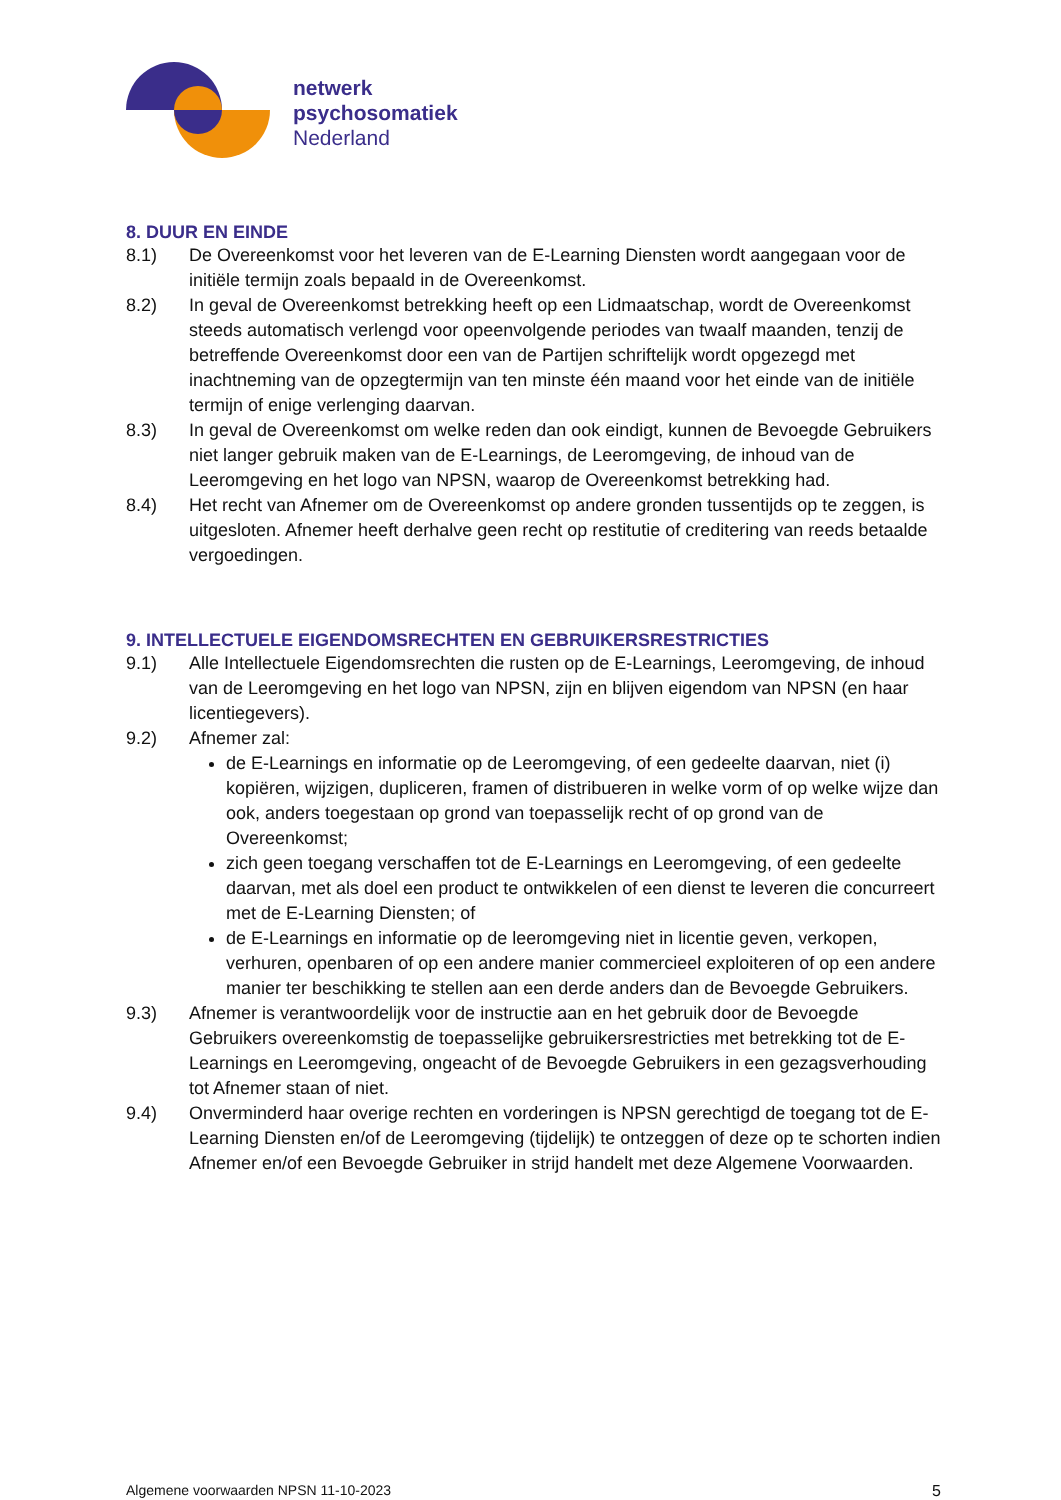netwerk
psychosomatiek
Nederland
8. DUUR EN EINDE
8.1) De Overeenkomst voor het leveren van de E-Learning Diensten wordt aangegaan voor de initiële termijn zoals bepaald in de Overeenkomst.
8.2) In geval de Overeenkomst betrekking heeft op een Lidmaatschap, wordt de Overeenkomst steeds automatisch verlengd voor opeenvolgende periodes van twaalf maanden, tenzij de betreffende Overeenkomst door een van de Partijen schriftelijk wordt opgezegd met inachtneming van de opzegtermijn van ten minste één maand voor het einde van de initiële termijn of enige verlenging daarvan.
8.3) In geval de Overeenkomst om welke reden dan ook eindigt, kunnen de Bevoegde Gebruikers niet langer gebruik maken van de E-Learnings, de Leeromgeving, de inhoud van de Leeromgeving en het logo van NPSN, waarop de Overeenkomst betrekking had.
8.4) Het recht van Afnemer om de Overeenkomst op andere gronden tussentijds op te zeggen, is uitgesloten. Afnemer heeft derhalve geen recht op restitutie of creditering van reeds betaalde vergoedingen.
9. INTELLECTUELE EIGENDOMSRECHTEN EN GEBRUIKERSRESTRICTIES
9.1) Alle Intellectuele Eigendomsrechten die rusten op de E-Learnings, Leeromgeving, de inhoud van de Leeromgeving en het logo van NPSN, zijn en blijven eigendom van NPSN (en haar licentiegevers).
9.2) Afnemer zal:
de E-Learnings en informatie op de Leeromgeving, of een gedeelte daarvan, niet (i) kopiëren, wijzigen, dupliceren, framen of distribueren in welke vorm of op welke wijze dan ook, anders toegestaan op grond van toepasselijk recht of op grond van de Overeenkomst;
zich geen toegang verschaffen tot de E-Learnings en Leeromgeving, of een gedeelte daarvan, met als doel een product te ontwikkelen of een dienst te leveren die concurreert met de E-Learning Diensten; of
de E-Learnings en informatie op de leeromgeving niet in licentie geven, verkopen, verhuren, openbaren of op een andere manier commercieel exploiteren of op een andere manier ter beschikking te stellen aan een derde anders dan de Bevoegde Gebruikers.
9.3) Afnemer is verantwoordelijk voor de instructie aan en het gebruik door de Bevoegde Gebruikers overeenkomstig de toepasselijke gebruikersrestricties met betrekking tot de E-Learnings en Leeromgeving, ongeacht of de Bevoegde Gebruikers in een gezagsverhouding tot Afnemer staan of niet.
9.4) Onverminderd haar overige rechten en vorderingen is NPSN gerechtigd de toegang tot de E-Learning Diensten en/of de Leeromgeving (tijdelijk) te ontzeggen of deze op te schorten indien Afnemer en/of een Bevoegde Gebruiker in strijd handelt met deze Algemene Voorwaarden.
Algemene voorwaarden NPSN 11-10-2023 5